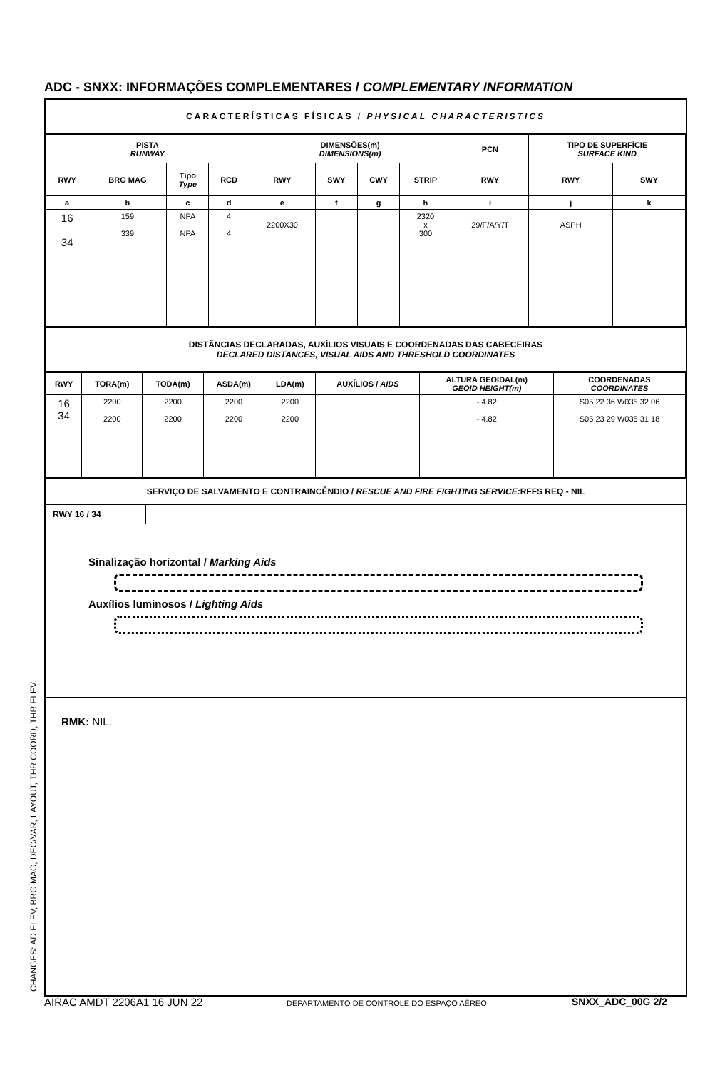ADC - SNXX: INFORMAÇÕES COMPLEMENTARES / COMPLEMENTARY INFORMATION
CARACTERÍSTICAS FÍSICAS / PHYSICAL CHARACTERISTICS
| PISTA RUNWAY | | | | DIMENSÕES(m) DIMENSIONS(m) | | | | PCN | TIPO DE SUPERFÍCIE SURFACE KIND | |
| --- | --- | --- | --- | --- | --- | --- | --- | --- | --- | --- |
| RWY | BRG MAG | Tipo Type | RCD | RWY | SWY | CWY | STRIP | RWY | RWY | SWY |
| a | b | c | d | e | f | g | h | i | j | k |
| 16 34 | 159 339 | NPA NPA | 4 4 | 2200X30 | | | 2320 x 300 | 29/F/A/Y/T | ASPH | |
DISTÂNCIAS DECLARADAS, AUXÍLIOS VISUAIS E COORDENADAS DAS CABECEIRAS
DECLARED DISTANCES, VISUAL AIDS AND THRESHOLD COORDINATES
| RWY | TORA(m) | TODA(m) | ASDA(m) | LDA(m) | AUXÍLIOS / AIDS | ALTURA GEOIDAL(m) GEOID HEIGHT(m) | COORDENADAS COORDINATES |
| --- | --- | --- | --- | --- | --- | --- | --- |
| 16 34 | 2200 2200 | 2200 2200 | 2200 2200 | 2200 2200 | | - 4.82 - 4.82 | S05 22 36 W035 32 06 S05 23 29 W035 31 18 |
SERVIÇO DE SALVAMENTO E CONTRAINCÊNDIO / RESCUE AND FIRE FIGHTING SERVICE: RFFS REQ - NIL
RWY 16 / 34
Sinalização horizontal / Marking Aids
Auxílios luminosos / Lighting Aids
RMK: NIL.
CHANGES: AD ELEV, BRG MAG, DEC/VAR, LAYOUT, THR COORD, THR ELEV. AIRAC AMDT 2206A1 16 JUN 22
DEPARTAMENTO DE CONTROLE DO ESPAÇO AÉREO
SNXX_ADC_00G 2/2